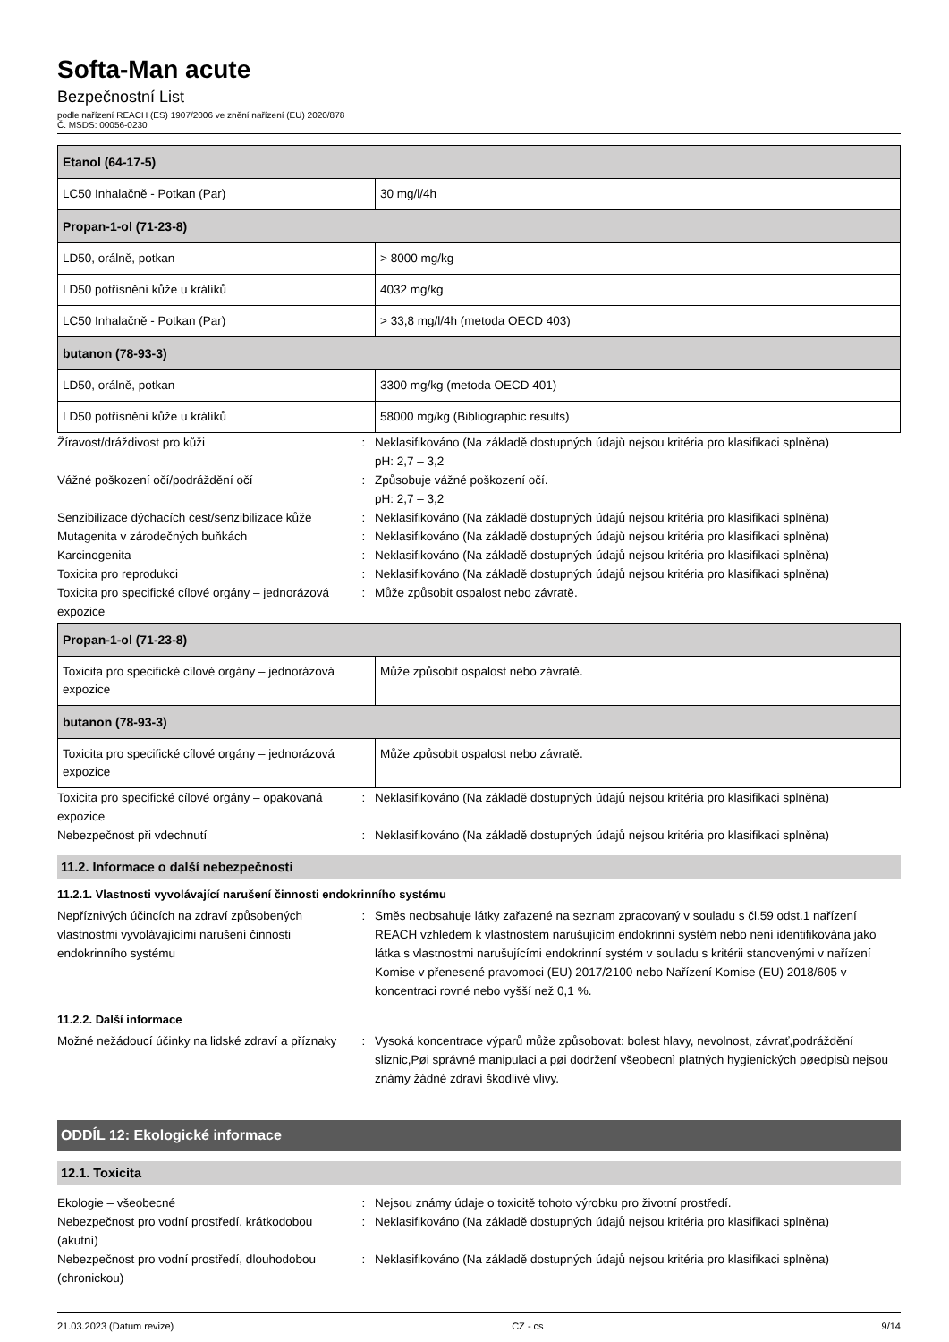Softa-Man acute
Bezpečnostní List
podle nařízení REACH (ES) 1907/2006 ve znění nařízení (EU) 2020/878
Č. MSDS: 00056-0230
| Etanol (64-17-5) | |
| LC50 Inhalačně - Potkan (Par) | 30 mg/l/4h |
| Propan-1-ol (71-23-8) | |
| LD50, orálně, potkan | > 8000 mg/kg |
| LD50 potřísnění kůže u králíků | 4032 mg/kg |
| LC50 Inhalačně - Potkan (Par) | > 33,8 mg/l/4h (metoda OECD 403) |
| butanon (78-93-3) | |
| LD50, orálně, potkan | 3300 mg/kg (metoda OECD 401) |
| LD50 potřísnění kůže u králíků | 58000 mg/kg (Bibliographic results) |
Žíravost/dráždivost pro kůži : Neklasifikováno (Na základě dostupných údajů nejsou kritéria pro klasifikaci splněna)
pH: 2,7 – 3,2
Vážné poškození očí/podráždění očí : Způsobuje vážné poškození očí.
pH: 2,7 – 3,2
Senzibilizace dýchacích cest/senzibilizace kůže
: Neklasifikováno (Na základě dostupných údajů nejsou kritéria pro klasifikaci splněna)
Mutagenita v zárodečných buňkách : Neklasifikováno (Na základě dostupných údajů nejsou kritéria pro klasifikaci splněna)
Karcinogenita : Neklasifikováno (Na základě dostupných údajů nejsou kritéria pro klasifikaci splněna)
Toxicita pro reprodukci : Neklasifikováno (Na základě dostupných údajů nejsou kritéria pro klasifikaci splněna)
Toxicita pro specifické cílové orgány – jednorázová expozice
: Může způsobit ospalost nebo závratě.
| Propan-1-ol (71-23-8) | |
| Toxicita pro specifické cílové orgány – jednorázová expozice | Může způsobit ospalost nebo závratě. |
| butanon (78-93-3) | |
| Toxicita pro specifické cílové orgány – jednorázová expozice | Může způsobit ospalost nebo závratě. |
Toxicita pro specifické cílové orgány – opakovaná expozice
: Neklasifikováno (Na základě dostupných údajů nejsou kritéria pro klasifikaci splněna)
Nebezpečnost při vdechnutí : Neklasifikováno (Na základě dostupných údajů nejsou kritéria pro klasifikaci splněna)
11.2. Informace o další nebezpečnosti
11.2.1. Vlastnosti vyvolávající narušení činnosti endokrinního systému
Nepříznivých účincích na zdraví způsobených vlastnostmi vyvolávajícími narušení činnosti endokrinního systému
: Směs neobsahuje látky zařazené na seznam zpracovaný v souladu s čl.59 odst.1 nařízení REACH vzhledem k vlastnostem narušujícím endokrinní systém nebo není identifikována jako látka s vlastnostmi narušujícími endokrinní systém v souladu s kritérii stanovenými v nařízení Komise v přenesené pravomoci (EU) 2017/2100 nebo Nařízení Komise (EU) 2018/605 v koncentraci rovné nebo vyšší než 0,1 %.
11.2.2. Další informace
Možné nežádoucí účinky na lidské zdraví a příznaky
: Vysoká koncentrace výparů může způsobovat: bolest hlavy, nevolnost, závrať,podráždění sliznic,Pøi správné manipulaci a pøi dodržení všeobecnì platných hygienických pøedpisù nejsou známy žádné zdraví škodlivé vlivy.
ODDÍL 12: Ekologické informace
12.1. Toxicita
Ekologie – všeobecné : Nejsou známy údaje o toxicitě tohoto výrobku pro životní prostředí.
Nebezpečnost pro vodní prostředí, krátkodobou (akutní)
: Neklasifikováno (Na základě dostupných údajů nejsou kritéria pro klasifikaci splněna)
Nebezpečnost pro vodní prostředí, dlouhodobou (chronickou)
: Neklasifikováno (Na základě dostupných údajů nejsou kritéria pro klasifikaci splněna)
21.03.2023 (Datum revize) CZ - cs 9/14